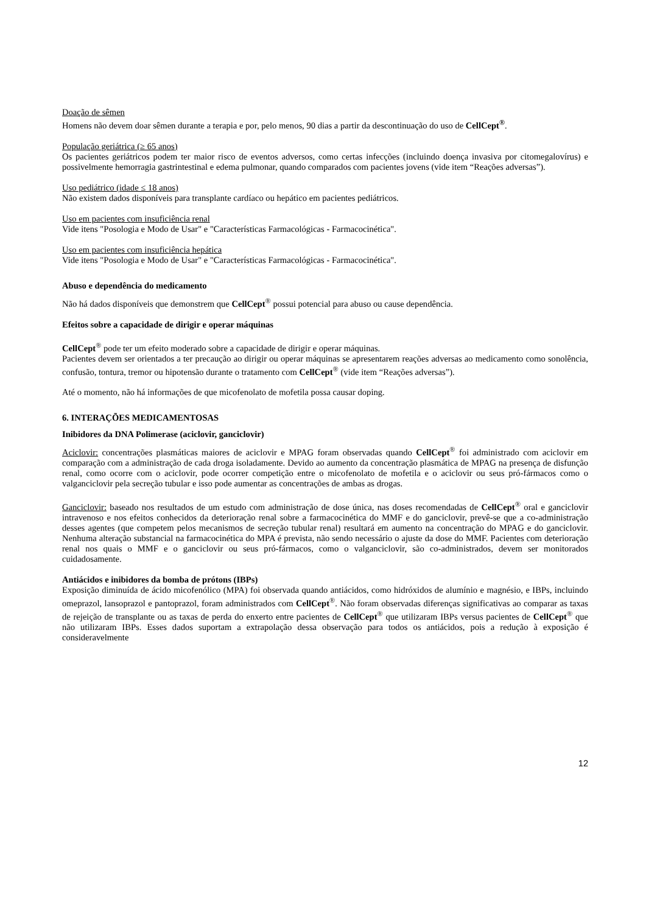Doação de sêmen
Homens não devem doar sêmen durante a terapia e por, pelo menos, 90 dias a partir da descontinuação do uso de CellCept<sup>®</sup>.
População geriátrica (≥ 65 anos)
Os pacientes geriátricos podem ter maior risco de eventos adversos, como certas infecções (incluindo doença invasiva por citomegalovírus) e possivelmente hemorragia gastrintestinal e edema pulmonar, quando comparados com pacientes jovens (vide item “Reações adversas”).
Uso pediátrico (idade ≤ 18 anos)
Não existem dados disponíveis para transplante cardíaco ou hepático em pacientes pediátricos.
Uso em pacientes com insuficiência renal
Vide itens "Posologia e Modo de Usar" e "Características Farmacológicas - Farmacocinética".
Uso em pacientes com insuficiência hepática
Vide itens "Posologia e Modo de Usar" e "Características Farmacológicas - Farmacocinética".
Abuso e dependência do medicamento
Não há dados disponíveis que demonstrem que CellCept<sup>®</sup> possui potencial para abuso ou cause dependência.
Efeitos sobre a capacidade de dirigir e operar máquinas
CellCept<sup>®</sup> pode ter um efeito moderado sobre a capacidade de dirigir e operar máquinas.
Pacientes devem ser orientados a ter precaução ao dirigir ou operar máquinas se apresentarem reações adversas ao medicamento como sonolência, confusão, tontura, tremor ou hipotensão durante o tratamento com CellCept<sup>®</sup> (vide item “Reações adversas”).
Até o momento, não há informações de que micofenolato de mofetila possa causar doping.
6. INTERAÇÕES MEDICAMENTOSAS
Inibidores da DNA Polimerase (aciclovir, ganciclovir)
Aciclovir: concentrações plasmáticas maiores de aciclovir e MPAG foram observadas quando CellCept<sup>®</sup> foi administrado com aciclovir em comparação com a administração de cada droga isoladamente. Devido ao aumento da concentração plasmática de MPAG na presença de disfunção renal, como ocorre com o aciclovir, pode ocorrer competição entre o micofenolato de mofetila e o aciclovir ou seus pró-fármacos como o valganciclovir pela secreção tubular e isso pode aumentar as concentrações de ambas as drogas.
Ganciclovir: baseado nos resultados de um estudo com administração de dose única, nas doses recomendadas de CellCept<sup>®</sup> oral e ganciclovir intravenoso e nos efeitos conhecidos da deterioração renal sobre a farmacocinética do MMF e do ganciclovir, prevê-se que a co-administração desses agentes (que competem pelos mecanismos de secreção tubular renal) resultará em aumento na concentração do MPAG e do ganciclovir. Nenhuma alteração substancial na farmacocinética do MPA é prevista, não sendo necessário o ajuste da dose do MMF. Pacientes com deterioração renal nos quais o MMF e o ganciclovir ou seus pró-fármacos, como o valganciclovir, são co-administrados, devem ser monitorados cuidadosamente.
Antiácidos e inibidores da bomba de prótons (IBPs)
Exposição diminuída de ácido micofenólico (MPA) foi observada quando antiácidos, como hidróxidos de alumínio e magnésio, e IBPs, incluindo omeprazol, lansoprazol e pantoprazol, foram administrados com CellCept<sup>®</sup>. Não foram observadas diferenças significativas ao comparar as taxas de rejeição de transplante ou as taxas de perda do enxerto entre pacientes de CellCept<sup>®</sup> que utilizaram IBPs versus pacientes de CellCept<sup>®</sup> que não utilizaram IBPs. Esses dados suportam a extrapolação dessa observação para todos os antiácidos, pois a redução à exposição é consideravelmente
12